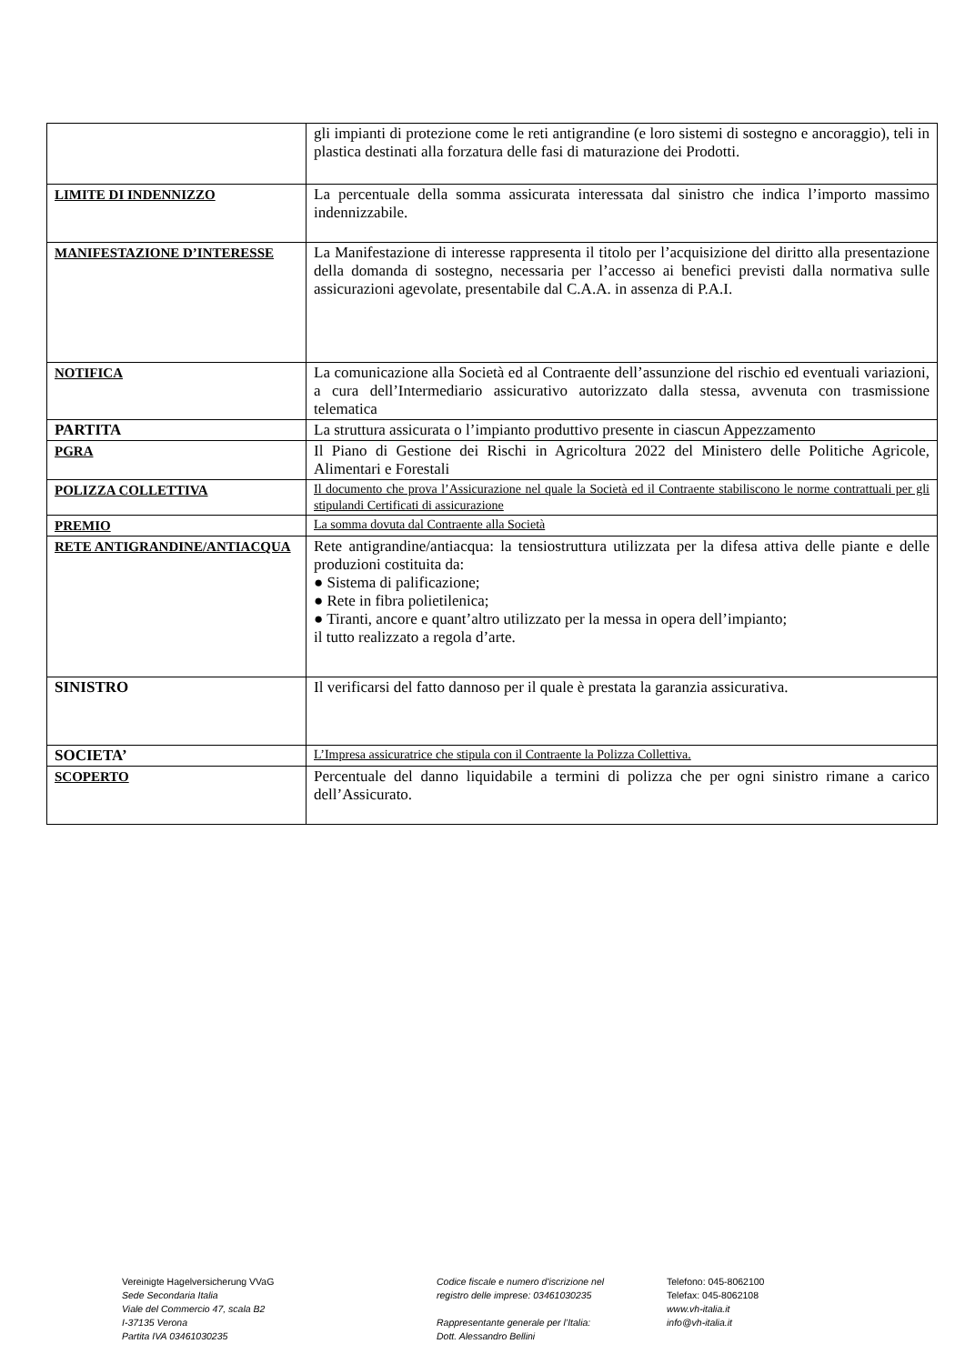| | gli impianti di protezione come le reti antigrandine (e loro sistemi di sostegno e ancoraggio), teli in plastica destinati alla forzatura delle fasi di maturazione dei Prodotti. |
| LIMITE DI INDENNIZZO | La percentuale della somma assicurata interessata dal sinistro che indica l’importo massimo indennizzabile. |
| MANIFESTAZIONE D’INTERESSE | La Manifestazione di interesse rappresenta il titolo per l’acquisizione del diritto alla presentazione della domanda di sostegno, necessaria per l’accesso ai benefici previsti dalla normativa sulle assicurazioni agevolate, presentabile dal C.A.A. in assenza di P.A.I. |
| NOTIFICA | La comunicazione alla Società ed al Contraente dell’assunzione del rischio ed eventuali variazioni, a cura dell’Intermediario assicurativo autorizzato dalla stessa, avvenuta con trasmissione telematica |
| PARTITA | La struttura assicurata o l’impianto produttivo presente in ciascun Appezzamento |
| PGRA | Il Piano di Gestione dei Rischi in Agricoltura 2022 del Ministero delle Politiche Agricole, Alimentari e Forestali |
| POLIZZA COLLETTIVA | Il documento che prova l’Assicurazione nel quale la Società ed il Contraente stabiliscono le norme contrattuali per gli stipulandi Certificati di assicurazione |
| PREMIO | La somma dovuta dal Contraente alla Società |
| RETE ANTIGRANDINE/ANTIACQUA | Rete antigrandine/antiacqua: la tensiostruttura utilizzata per la difesa attiva delle piante e delle produzioni costituita da: ● Sistema di palificazione; ● Rete in fibra polietilenica; ● Tiranti, ancore e quant’altro utilizzato per la messa in opera dell’impianto; il tutto realizzato a regola d’arte. |
| SINISTRO | Il verificarsi del fatto dannoso per il quale è prestata la garanzia assicurativa. |
| SOCIETA’ | L’Impresa assicuratrice che stipula con il Contraente la Polizza Collettiva. |
| SCOPERTO | Percentuale del danno liquidabile a termini di polizza che per ogni sinistro rimane a carico dell’Assicurato. |
Vereinigte Hagelversicherung VVaG
Sede Secondaria Italia
Viale del Commercio 47, scala B2
I-37135 Verona
Partita IVA 03461030235
Codice fiscale e numero d'iscrizione nel
registro delle imprese: 03461030235
Rappresentante generale per l’Italia:
Dott. Alessandro Bellini
Telefono: 045-8062100
Telefax: 045-8062108
www.vh-italia.it
info@vh-italia.it